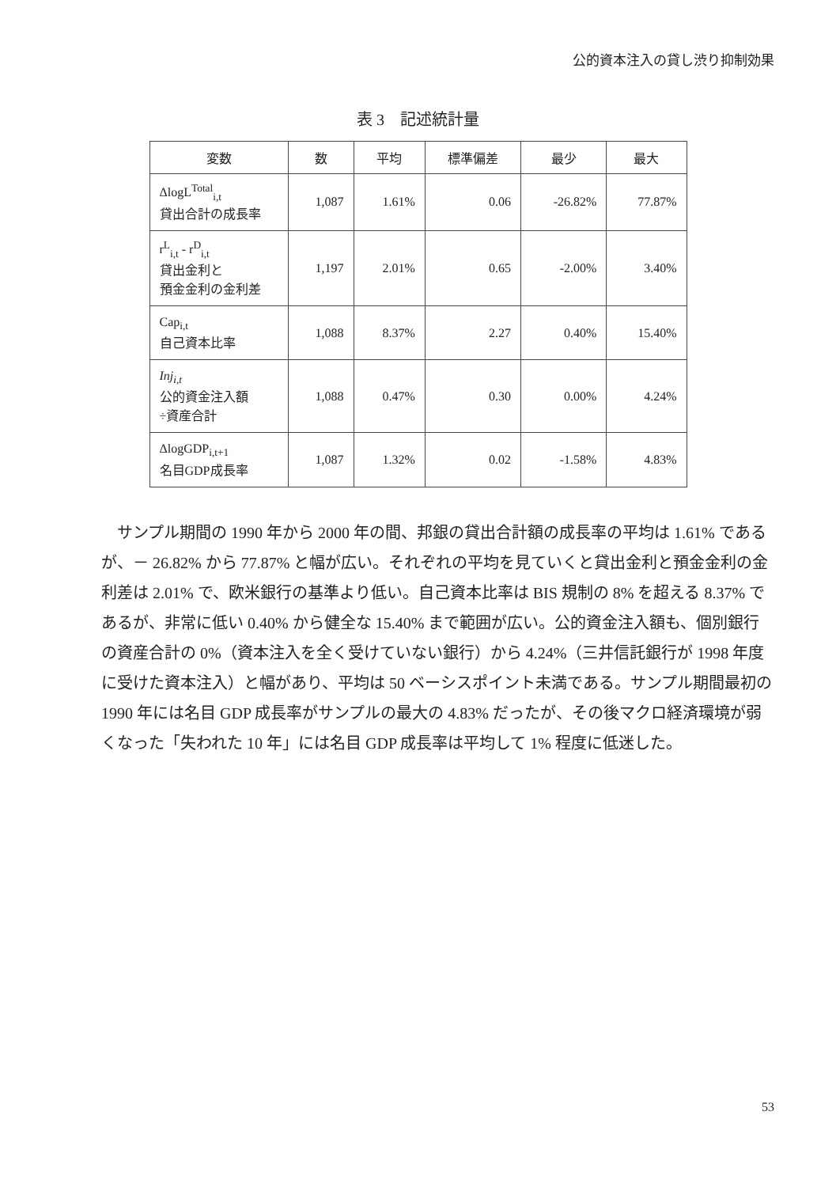公的資本注入の貸し渋り抑制効果
表 3　記述統計量
| 変数 | 数 | 平均 | 標準偏差 | 最少 | 最大 |
| --- | --- | --- | --- | --- | --- |
| ΔlogL<sup>Total</sup><sub>i,t</sub> 貸出合計の成長率 | 1,087 | 1.61% | 0.06 | -26.82% | 77.87% |
| r<sup>L</sup><sub>i,t</sub> - r<sup>D</sup><sub>i,t</sub> 貸出金利と 預金金利の金利差 | 1,197 | 2.01% | 0.65 | -2.00% | 3.40% |
| Cap<sub>i,t</sub> 自己資本比率 | 1,088 | 8.37% | 2.27 | 0.40% | 15.40% |
| Inj<sub>i,t</sub> 公的資金注入額 ÷資産合計 | 1,088 | 0.47% | 0.30 | 0.00% | 4.24% |
| ΔlogGDP<sub>i,t+1</sub> 名目GDP成長率 | 1,087 | 1.32% | 0.02 | -1.58% | 4.83% |
サンプル期間の 1990 年から 2000 年の間、邦銀の貸出合計額の成長率の平均は 1.61% であるが、－ 26.82% から 77.87% と幅が広い。それぞれの平均を見ていくと貸出金利と預金金利の金利差は 2.01% で、欧米銀行の基準より低い。自己資本比率は BIS 規制の 8% を超える 8.37% であるが、非常に低い 0.40% から健全な 15.40% まで範囲が広い。公的資金注入額も、個別銀行の資産合計の 0%（資本注入を全く受けていない銀行）から 4.24%（三井信託銀行が 1998 年度に受けた資本注入）と幅があり、平均は 50 ベーシスポイント未満である。サンプル期間最初の 1990 年には名目 GDP 成長率がサンプルの最大の 4.83% だったが、その後マクロ経済環境が弱くなった「失われた 10 年」には名目 GDP 成長率は平均して 1% 程度に低迷した。
53